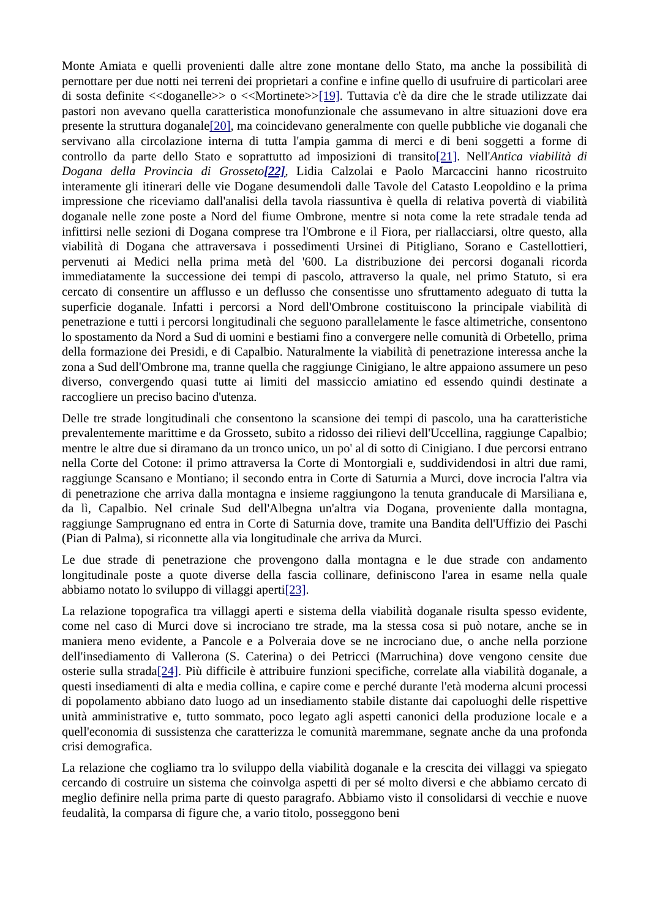Monte Amiata e quelli provenienti dalle altre zone montane dello Stato, ma anche la possibilità di pernottare per due notti nei terreni dei proprietari a confine e infine quello di usufruire di particolari aree di sosta definite <<doganelle>> o <<Mortinete>>[19]. Tuttavia c'è da dire che le strade utilizzate dai pastori non avevano quella caratteristica monofunzionale che assumevano in altre situazioni dove era presente la struttura doganale[20], ma coincidevano generalmente con quelle pubbliche vie doganali che servivano alla circolazione interna di tutta l'ampia gamma di merci e di beni soggetti a forme di controllo da parte dello Stato e soprattutto ad imposizioni di transito[21]. Nell'Antica viabilità di Dogana della Provincia di Grosseto[22], Lidia Calzolai e Paolo Marcaccini hanno ricostruito interamente gli itinerari delle vie Dogane desumendoli dalle Tavole del Catasto Leopoldino e la prima impressione che riceviamo dall'analisi della tavola riassuntiva è quella di relativa povertà di viabilità doganale nelle zone poste a Nord del fiume Ombrone, mentre si nota come la rete stradale tenda ad infittirsi nelle sezioni di Dogana comprese tra l'Ombrone e il Fiora, per riallacciarsi, oltre questo, alla viabilità di Dogana che attraversava i possedimenti Ursinei di Pitigliano, Sorano e Castellottieri, pervenuti ai Medici nella prima metà del '600. La distribuzione dei percorsi doganali ricorda immediatamente la successione dei tempi di pascolo, attraverso la quale, nel primo Statuto, si era cercato di consentire un afflusso e un deflusso che consentisse uno sfruttamento adeguato di tutta la superficie doganale. Infatti i percorsi a Nord dell'Ombrone costituiscono la principale viabilità di penetrazione e tutti i percorsi longitudinali che seguono parallelamente le fasce altimetriche, consentono lo spostamento da Nord a Sud di uomini e bestiami fino a convergere nelle comunità di Orbetello, prima della formazione dei Presidi, e di Capalbio. Naturalmente la viabilità di penetrazione interessa anche la zona a Sud dell'Ombrone ma, tranne quella che raggiunge Cinigiano, le altre appaiono assumere un peso diverso, convergendo quasi tutte ai limiti del massiccio amiatino ed essendo quindi destinate a raccogliere un preciso bacino d'utenza.
Delle tre strade longitudinali che consentono la scansione dei tempi di pascolo, una ha caratteristiche prevalentemente marittime e da Grosseto, subito a ridosso dei rilievi dell'Uccellina, raggiunge Capalbio; mentre le altre due si diramano da un tronco unico, un po' al di sotto di Cinigiano. I due percorsi entrano nella Corte del Cotone: il primo attraversa la Corte di Montorgiali e, suddividendosi in altri due rami, raggiunge Scansano e Montiano; il secondo entra in Corte di Saturnia a Murci, dove incrocia l'altra via di penetrazione che arriva dalla montagna e insieme raggiungono la tenuta granducale di Marsiliana e, da lì, Capalbio. Nel crinale Sud dell'Albegna un'altra via Dogana, proveniente dalla montagna, raggiunge Samprugnano ed entra in Corte di Saturnia dove, tramite una Bandita dell'Uffizio dei Paschi (Pian di Palma), si riconnette alla via longitudinale che arriva da Murci.
Le due strade di penetrazione che provengono dalla montagna e le due strade con andamento longitudinale poste a quote diverse della fascia collinare, definiscono l'area in esame nella quale abbiamo notato lo sviluppo di villaggi aperti[23].
La relazione topografica tra villaggi aperti e sistema della viabilità doganale risulta spesso evidente, come nel caso di Murci dove si incrociano tre strade, ma la stessa cosa si può notare, anche se in maniera meno evidente, a Pancole e a Polveraia dove se ne incrociano due, o anche nella porzione dell'insediamento di Vallerona (S. Caterina) o dei Petricci (Marruchina) dove vengono censite due osterie sulla strada[24]. Più difficile è attribuire funzioni specifiche, correlate alla viabilità doganale, a questi insediamenti di alta e media collina, e capire come e perché durante l'età moderna alcuni processi di popolamento abbiano dato luogo ad un insediamento stabile distante dai capoluoghi delle rispettive unità amministrative e, tutto sommato, poco legato agli aspetti canonici della produzione locale e a quell'economia di sussistenza che caratterizza le comunità maremmane, segnate anche da una profonda crisi demografica.
La relazione che cogliamo tra lo sviluppo della viabilità doganale e la crescita dei villaggi va spiegato cercando di costruire un sistema che coinvolga aspetti di per sé molto diversi e che abbiamo cercato di meglio definire nella prima parte di questo paragrafo. Abbiamo visto il consolidarsi di vecchie e nuove feudalità, la comparsa di figure che, a vario titolo, posseggono beni